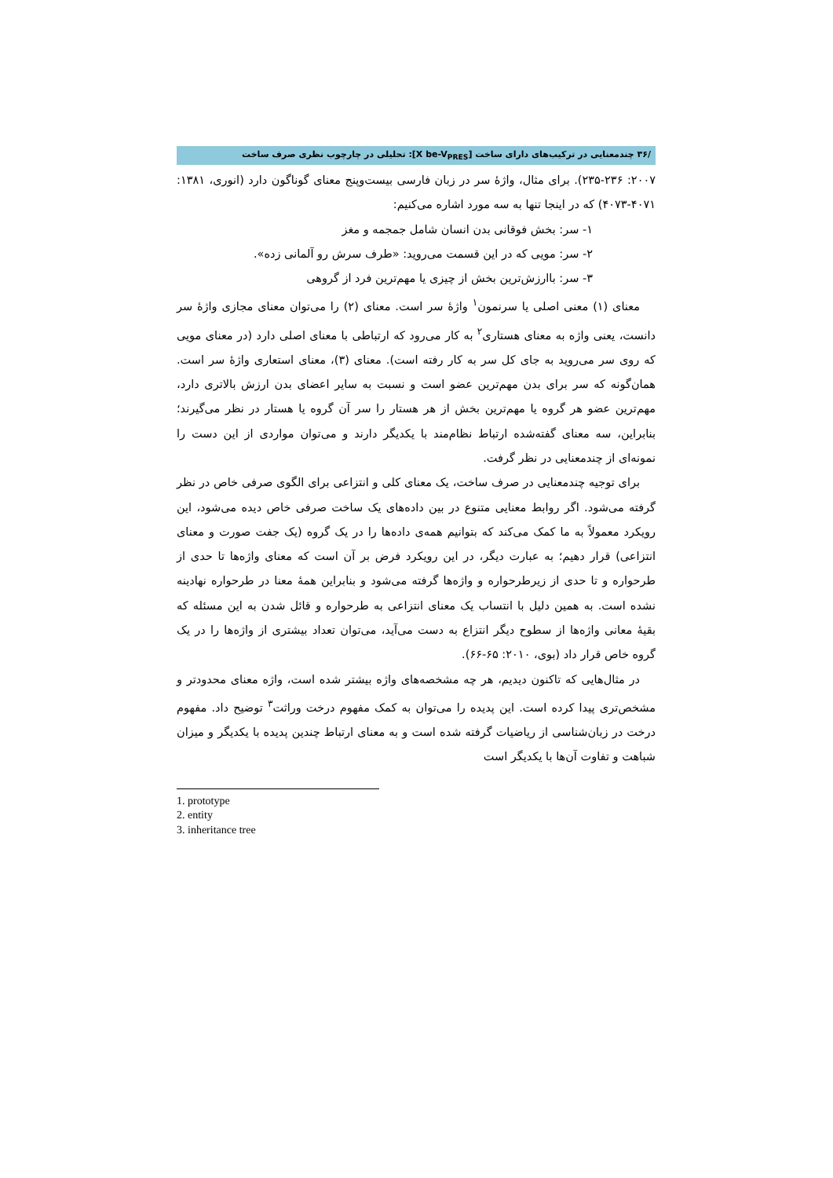/۳۶ چندمعنایی در ترکیب‌های دارای ساخت [X be-V<sub>PRES</sub>]: تحلیلی در چارچوب نظری صرف ساخت
۲۰۰۷: ۲۳۵-۲۳۶). برای مثال، واژهٔ سر در زبان فارسی بیست‌وپنج معنای گوناگون دارد (انوری، ۱۳۸۱: ۴۰۷۱-۴۰۷۳) که در اینجا تنها به سه مورد اشاره می‌کنیم:
۱- سر: بخش فوقانی بدن انسان شامل جمجمه و مغز
۲- سر: مویی که در این قسمت می‌روید: «طرف سرش رو آلمانی زده».
۳- سر: باارزش‌ترین بخش از چیزی یا مهم‌ترین فرد از گروهی
معنای (۱) معنی اصلی یا سرنمون<sup>۱</sup> واژهٔ سر است. معنای (۲) را می‌توان معنای مجازی واژهٔ سر دانست، یعنی واژه به معنای هستاری<sup>۲</sup> به کار می‌رود که ارتباطی با معنای اصلی دارد (در معنای مویی که روی سر می‌روید به جای کل سر به کار رفته است). معنای (۳)، معنای استعاری واژهٔ سر است. همان‌گونه که سر برای بدن مهم‌ترین عضو است و نسبت به سایر اعضای بدن ارزش بالاتری دارد، مهم‌ترین عضو هر گروه یا مهم‌ترین بخش از هر هستار را سر آن گروه یا هستار در نظر می‌گیرند؛ بنابراین، سه معنای گفته‌شده ارتباط نظام‌مند با یکدیگر دارند و می‌توان مواردی از این دست را نمونه‌ای از چندمعنایی در نظر گرفت.
برای توجیه چندمعنایی در صرف ساخت، یک معنای کلی و انتزاعی برای الگوی صرفی خاص در نظر گرفته می‌شود. اگر روابط معنایی متنوع در بین داده‌های یک ساخت صرفی خاص دیده می‌شود، این رویکرد معمولاً به ما کمک می‌کند که بتوانیم همه‌ی داده‌ها را در یک گروه (یک جفت صورت و معنای انتزاعی) قرار دهیم؛ به عبارت دیگر، در این رویکرد فرض بر آن است که معنای واژه‌ها تا حدی از طرحواره و تا حدی از زیرطرحواره و واژه‌ها گرفته می‌شود و بنابراین همهٔ معنا در طرحواره نهادینه نشده است. به همین دلیل با انتساب یک معنای انتزاعی به طرحواره و قائل شدن به این مسئله که بقیهٔ معانی واژه‌ها از سطوح دیگر انتزاع به دست می‌آید، می‌توان تعداد بیشتری از واژه‌ها را در یک گروه خاص قرار داد (بوی، ۲۰۱۰: ۶۵-۶۶).
در مثال‌هایی که تاکنون دیدیم، هر چه مشخصه‌های واژه بیشتر شده است، واژه معنای محدودتر و مشخص‌تری پیدا کرده است. این پدیده را می‌توان به کمک مفهوم درخت وراثت<sup>۳</sup> توضیح داد. مفهوم درخت در زبان‌شناسی از ریاضیات گرفته شده است و به معنای ارتباط چندین پدیده با یکدیگر و میزان شباهت و تفاوت آن‌ها با یکدیگر است
1. prototype
2. entity
3. inheritance tree